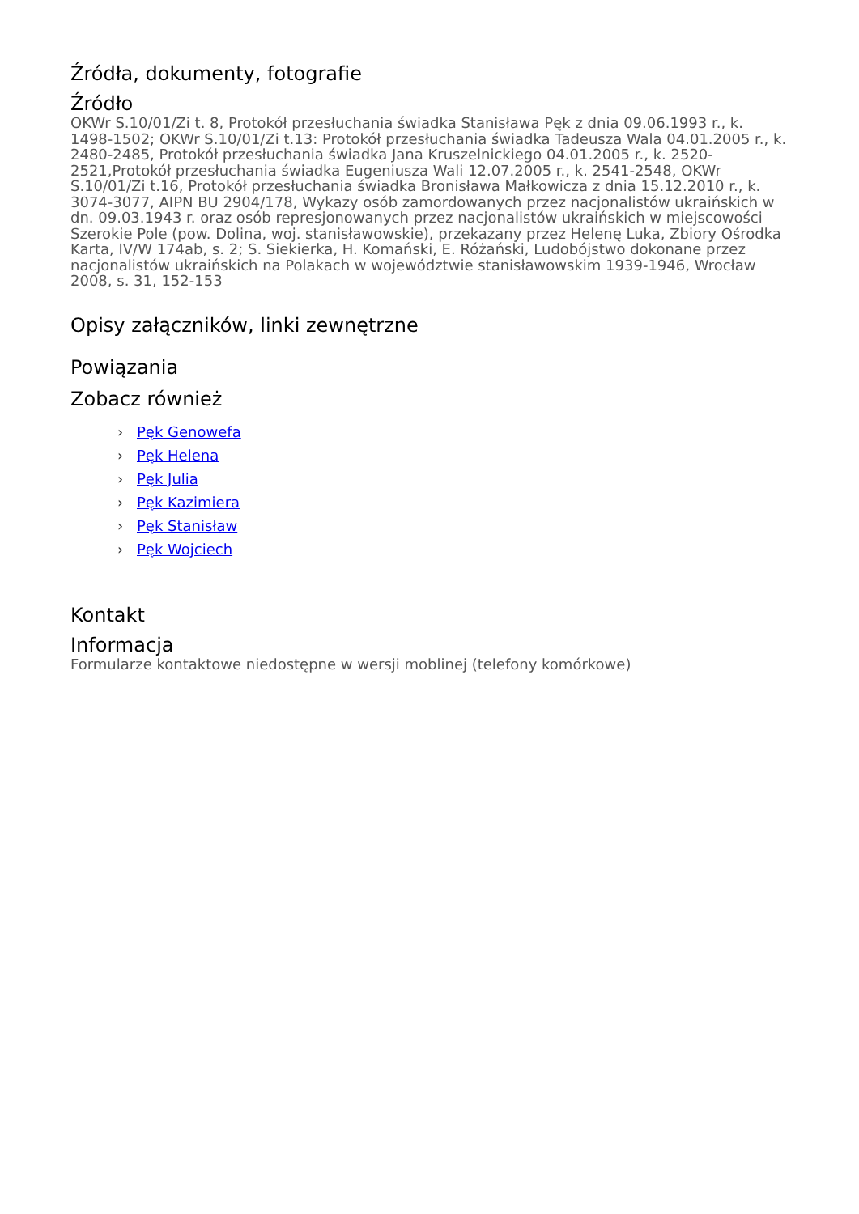Źródła, dokumenty, fotografie
Źródło
OKWr S.10/01/Zi t. 8, Protokół przesłuchania świadka Stanisława Pęk z dnia 09.06.1993 r., k. 1498-1502; OKWr S.10/01/Zi t.13: Protokół przesłuchania świadka Tadeusza Wala 04.01.2005 r., k. 2480-2485, Protokół przesłuchania świadka Jana Kruszelnickiego 04.01.2005 r., k. 2520-2521,Protokół przesłuchania świadka Eugeniusza Wali 12.07.2005 r., k. 2541-2548, OKWr S.10/01/Zi t.16, Protokół przesłuchania świadka Bronisława Małkowicza z dnia 15.12.2010 r., k. 3074-3077, AIPN BU 2904/178, Wykazy osób zamordowanych przez nacjonalistów ukraińskich w dn. 09.03.1943 r. oraz osób represjonowanych przez nacjonalistów ukraińskich w miejscowości Szerokie Pole (pow. Dolina, woj. stanisławowskie), przekazany przez Helenę Luka, Zbiory Ośrodka Karta, IV/W 174ab, s. 2; S. Siekierka, H. Komański, E. Różański, Ludobójstwo dokonane przez nacjonalistów ukraińskich na Polakach w województwie stanisławowskim 1939-1946, Wrocław 2008, s. 31, 152-153
Opisy załączników, linki zewnętrzne
Powiązania
Zobacz również
› Pęk Genowefa
› Pęk Helena
› Pęk Julia
› Pęk Kazimiera
› Pęk Stanisław
› Pęk Wojciech
Kontakt
Informacja
Formularze kontaktowe niedostępne w wersji moblinej (telefony komórkowe)